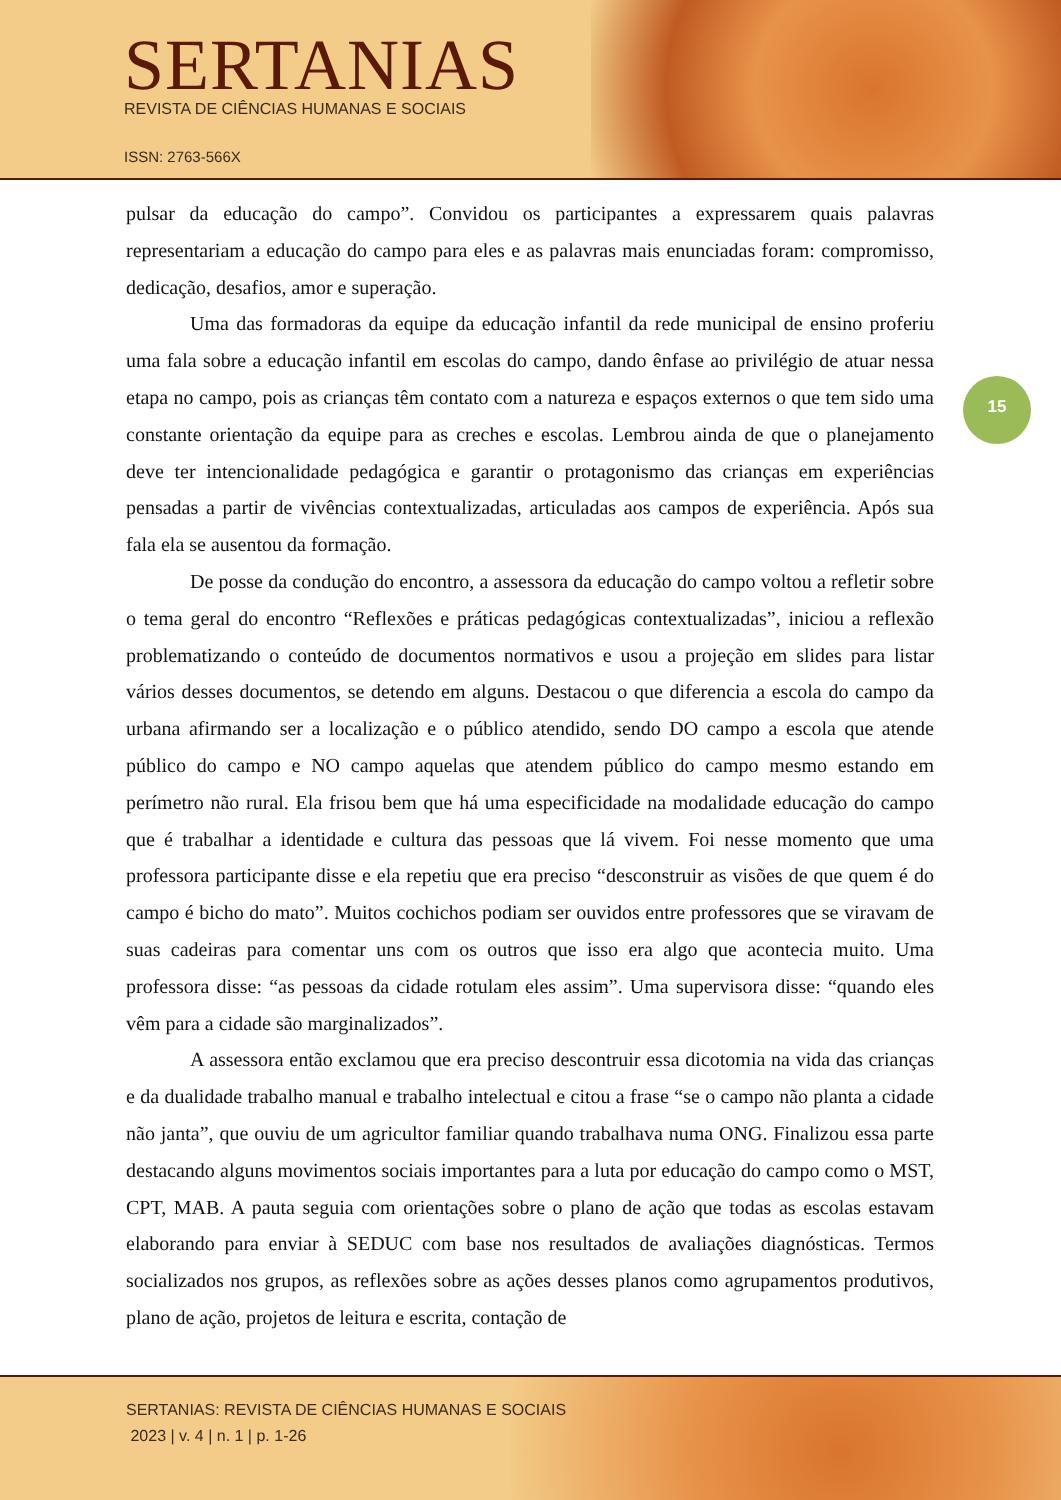SERTANIAS
REVISTA DE CIÊNCIAS HUMANAS E SOCIAIS
ISSN: 2763-566X
pulsar da educação do campo”. Convidou os participantes a expressarem quais palavras representariam a educação do campo para eles e as palavras mais enunciadas foram: compromisso, dedicação, desafios, amor e superação.
Uma das formadoras da equipe da educação infantil da rede municipal de ensino proferiu uma fala sobre a educação infantil em escolas do campo, dando ênfase ao privilégio de atuar nessa etapa no campo, pois as crianças têm contato com a natureza e espaços externos o que tem sido uma constante orientação da equipe para as creches e escolas. Lembrou ainda de que o planejamento deve ter intencionalidade pedagógica e garantir o protagonismo das crianças em experiências pensadas a partir de vivências contextualizadas, articuladas aos campos de experiência. Após sua fala ela se ausentou da formação.
De posse da condução do encontro, a assessora da educação do campo voltou a refletir sobre o tema geral do encontro “Reflexões e práticas pedagógicas contextualizadas”, iniciou a reflexão problematizando o conteúdo de documentos normativos e usou a projeção em slides para listar vários desses documentos, se detendo em alguns. Destacou o que diferencia a escola do campo da urbana afirmando ser a localização e o público atendido, sendo DO campo a escola que atende público do campo e NO campo aquelas que atendem público do campo mesmo estando em perímetro não rural. Ela frisou bem que há uma especificidade na modalidade educação do campo que é trabalhar a identidade e cultura das pessoas que lá vivem. Foi nesse momento que uma professora participante disse e ela repetiu que era preciso “desconstruir as visões de que quem é do campo é bicho do mato”. Muitos cochichos podiam ser ouvidos entre professores que se viravam de suas cadeiras para comentar uns com os outros que isso era algo que acontecia muito. Uma professora disse: “as pessoas da cidade rotulam eles assim”. Uma supervisora disse: “quando eles vêm para a cidade são marginalizados”.
A assessora então exclamou que era preciso descontruir essa dicotomia na vida das crianças e da dualidade trabalho manual e trabalho intelectual e citou a frase “se o campo não planta a cidade não janta”, que ouviu de um agricultor familiar quando trabalhava numa ONG. Finalizou essa parte destacando alguns movimentos sociais importantes para a luta por educação do campo como o MST, CPT, MAB. A pauta seguia com orientações sobre o plano de ação que todas as escolas estavam elaborando para enviar à SEDUC com base nos resultados de avaliações diagnósticas. Termos socializados nos grupos, as reflexões sobre as ações desses planos como agrupamentos produtivos, plano de ação, projetos de leitura e escrita, contação de
15
SERTANIAS: REVISTA DE CIÊNCIAS HUMANAS E SOCIAIS
2023 | v. 4 | n. 1 | p. 1-26